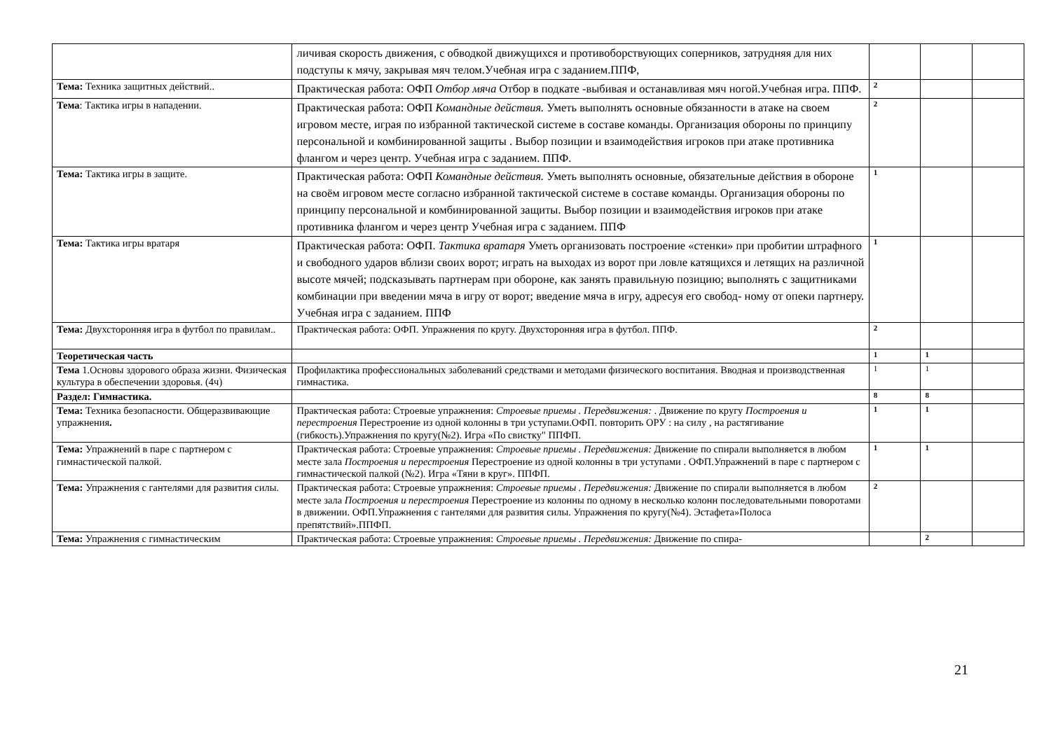| | личивая скорость движения, с обводкой движущихся и противоборствующих соперников, затрудняя для них подступы к мячу, закрывая мяч телом.Учебная игра с заданием.ППФ, | | | |
| Тема: Техника защитных действий.. | Практическая работа: ОФП Отбор мяча Отбор в подкате -выбивая и останавливая мяч ногой.Учебная игра. ППФ. | 2 | | |
| Тема : Тактика игры в нападении. | Практическая работа: ОФП Командные действия. Уметь выполнять основные обязанности в атаке на своем игровом месте, играя по избранной тактической системе в составе команды. Организация обороны по принципу персональной и комбинированной защиты . Выбор позиции и взаимодействия игроков при атаке противника флангом и через центр. Учебная игра с заданием. ППФ. | 2 | | |
| Тема: Тактика игры в защите. | Практическая работа: ОФП Командные действия. Уметь выполнять основные, обязательные действия в обороне на своём игровом месте согласно избранной тактической системе в составе команды. Организация обороны по принципу персональной и комбинированной защиты. Выбор позиции и взаимодействия игроков при атаке противника флангом и через центр Учебная игра с заданием. ППФ | 1 | | |
| Тема: Тактика игры вратаря | Практическая работа: ОФП. Тактика вратаря Уметь организовать построение «стенки» при пробитии штрафного и свободного ударов вблизи своих ворот; играть на выходах из ворот при ловле катящихся и летящих на различной высоте мячей; подсказывать партнерам при обороне, как занять правильную позицию; выполнять с защитниками комбинации при введении мяча в игру от ворот; введение мяча в игру, адресуя его свобод- ному от опеки партнеру. Учебная игра с заданием. ППФ | 1 | | |
| Тема: Двухсторонняя игра в футбол по правилам.. | Практическая работа: ОФП. Упражнения по кругу. Двухсторонняя игра в футбол. ППФ. | 2 | | |
| Теоретическая часть | | 1 | 1 | |
| Тема 1.Основы здорового образа жизни. Физическая культура в обеспечении здоровья. (4ч) | Профилактика профессиональных заболеваний средствами и методами физического воспитания. Вводная и производственная гимнастика. | 1 | 1 | |
| Раздел: Гимнастика. | | 8 | 8 | |
| Тема: Техника безопасности. Общеразвивающие упражнения . | Практическая работа: Строевые упражнения: Строевые приемы . Передвижения: . Движение по кругу Построения и перестроения Перестроение из одной колонны в три уступами.ОФП. повторить ОРУ : на силу , на растягивание (гибкость).Упражнения по кругу(№2). Игра «По свистку" ППФП. | 1 | 1 | |
| Тема: Упражнений в паре с партнером с гимнастической палкой. | Практическая работа: Строевые упражнения: Строевые приемы . Передвижения: Движение по спирали выполняется в любом месте зала Построения и перестроения Перестроение из одной колонны в три уступами . ОФП.Упражнений в паре с партнером с гимнастической палкой (№2). Игра «Тяни в круг». ППФП. | 1 | 1 | |
| Тема: Упражнения с гантелями для развития силы. | Практическая работа: Строевые упражнения: Строевые приемы . Передвижения: Движение по спирали выполняется в любом месте зала Построения и перестроения Перестроение из колонны по одному в несколько колонн последовательными поворотами в движении. ОФП.Упражнения с гантелями для развития силы. Упражнения по кругу(№4). Эстафета»Полоса препятствий».ППФП. | 2 | | |
| Тема: Упражнения с гимнастическим | Практическая работа: Строевые упражнения: Строевые приемы . Передвижения: Движение по спира- | | 2 | |
21